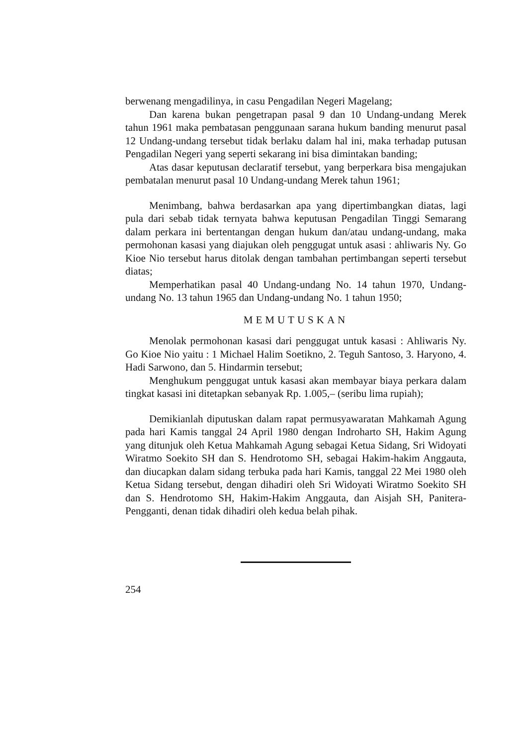berwenang mengadilinya, in casu Pengadilan Negeri Magelang;
Dan karena bukan pengetrapan pasal 9 dan 10 Undang-undang Merek tahun 1961 maka pembatasan penggunaan sarana hukum banding menurut pasal 12 Undang-undang tersebut tidak berlaku dalam hal ini, maka terhadap putusan Pengadilan Negeri yang seperti sekarang ini bisa dimintakan banding;
Atas dasar keputusan declaratif tersebut, yang berperkara bisa mengajukan pembatalan menurut pasal 10 Undang-undang Merek tahun 1961;
Menimbang, bahwa berdasarkan apa yang dipertimbangkan diatas, lagi pula dari sebab tidak ternyata bahwa keputusan Pengadilan Tinggi Semarang dalam perkara ini bertentangan dengan hukum dan/atau undang-undang, maka permohonan kasasi yang diajukan oleh penggugat untuk asasi : ahliwaris Ny. Go Kioe Nio tersebut harus ditolak dengan tambahan pertimbangan seperti tersebut diatas;
Memperhatikan pasal 40 Undang-undang No. 14 tahun 1970, Undang-undang No. 13 tahun 1965 dan Undang-undang No. 1 tahun 1950;
MEMUTUSKAN
Menolak permohonan kasasi dari penggugat untuk kasasi : Ahliwaris Ny. Go Kioe Nio yaitu : 1 Michael Halim Soetikno, 2. Teguh Santoso, 3. Haryono, 4. Hadi Sarwono, dan 5. Hindarmin tersebut;
Menghukum penggugat untuk kasasi akan membayar biaya perkara dalam tingkat kasasi ini ditetapkan sebanyak Rp. 1.005,– (seribu lima rupiah);
Demikianlah diputuskan dalam rapat permusyawaratan Mahkamah Agung pada hari Kamis tanggal 24 April 1980 dengan Indroharto SH, Hakim Agung yang ditunjuk oleh Ketua Mahkamah Agung sebagai Ketua Sidang, Sri Widoyati Wiratmo Soekito SH dan S. Hendrotomo SH, sebagai Hakim-hakim Anggauta, dan diucapkan dalam sidang terbuka pada hari Kamis, tanggal 22 Mei 1980 oleh Ketua Sidang tersebut, dengan dihadiri oleh Sri Widoyati Wiratmo Soekito SH dan S. Hendrotomo SH, Hakim-Hakim Anggauta, dan Aisjah SH, Panitera-Pengganti, denan tidak dihadiri oleh kedua belah pihak.
254